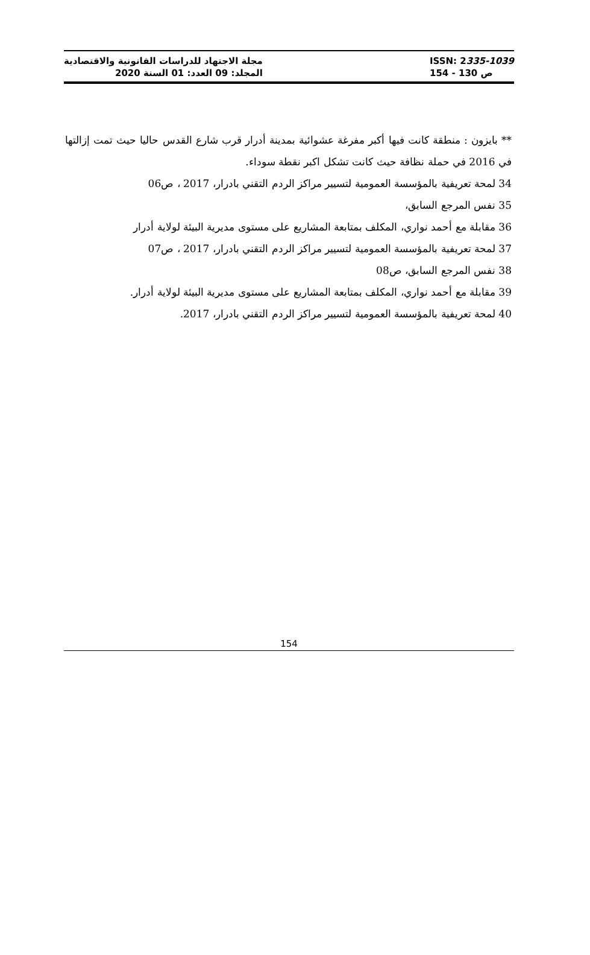مجلة الاجتهاد للدراسات القانونية والاقتصادية
المجلد: 09 العدد: 01 السنة 2020
ISSN: 2335-1039
ص 130 - 154
** بايزون : منطقة كانت فيها أكبر مفرغة عشوائية بمدينة أدرار قرب شارع القدس حاليا حيث تمت إزالتها في 2016 في حملة نظافة حيث كانت تشكل اكبر نقطة سوداء.
34 لمحة تعريفية بالمؤسسة العمومية لتسيير مراكز الردم التقني بادرار، 2017 ، ص06
35 نفس المرجع السابق،
36 مقابلة مع أحمد نواري، المكلف بمتابعة المشاريع على مستوى مديرية البيئة لولاية أدرار
37 لمحة تعريفية بالمؤسسة العمومية لتسيير مراكز الردم التقني بادرار، 2017 ، ص07
38 نفس المرجع السابق، ص08
39 مقابلة مع أحمد نواري، المكلف بمتابعة المشاريع على مستوى مديرية البيئة لولاية أدرار.
40 لمحة تعريفية بالمؤسسة العمومية لتسيير مراكز الردم التقني بادرار، 2017.
154